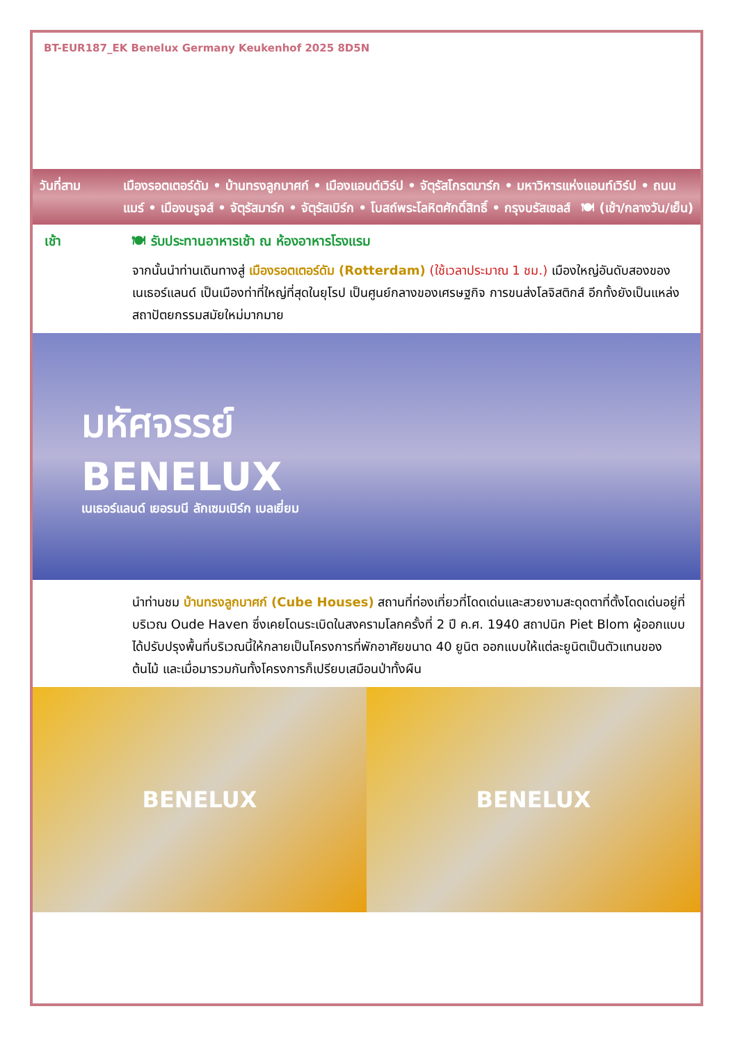BT-EUR187_EK Benelux Germany Keukenhof 2025 8D5N
วันที่สาม เมืองรอตเตอร์ดัม • บ้านทรงลูกบาศก์ • เมืองแอนต์เวิร์ป • จัตุรัสโกรตมาร์ก • มหาวิหารแห่งแอนท์เวิร์ป • ถนนแมร์ • เมืองบรูจส์ • จัตุรัสมาร์ก • จัตุรัสเบิร์ก • โบสถ์พระโลหิตศักดิ์สิทธิ์ • กรุงบรัสเซลส์ 🍽 (เช้า/กลางวัน/เย็น)
เช้า 🍽 รับประทานอาหารเช้า ณ ห้องอาหารโรงแรม
จากนั้นนำท่านเดินทางสู่ เมืองรอตเตอร์ดัม (Rotterdam) (ใช้เวลาประมาณ 1 ชม.) เมืองใหญ่อันดับสองของเนเธอร์แลนด์ เป็นเมืองท่าที่ใหญ่ที่สุดในยุโรป เป็นศูนย์กลางของเศรษฐกิจ การขนส่งโลจิสติกส์ อีกทั้งยังเป็นแหล่งสถาปัตยกรรมสมัยใหม่มากมาย
มหัศจรรย์
BENELUX
เนเธอร์แลนด์ เยอรมนี ลักเซมเบิร์ก เบลเยี่ยม
นำท่านชม บ้านทรงลูกบาศก์ (Cube Houses) สถานที่ท่องเที่ยวที่โดดเด่นและสวยงามสะดุดตาที่ตั้งโดดเด่นอยู่ที่บริเวณ Oude Haven ซึ่งเคยโดนระเบิดในสงครามโลกครั้งที่ 2 ปี ค.ศ. 1940 สถาปนิก Piet Blom ผู้ออกแบบได้ปรับปรุงพื้นที่บริเวณนี้ให้กลายเป็นโครงการที่พักอาศัยขนาด 40 ยูนิต ออกแบบให้แต่ละยูนิตเป็นตัวแทนของต้นไม้ และเมื่อมารวมกันทั้งโครงการก็เปรียบเสมือนป่าทั้งผืน
BENELUX BENELUX